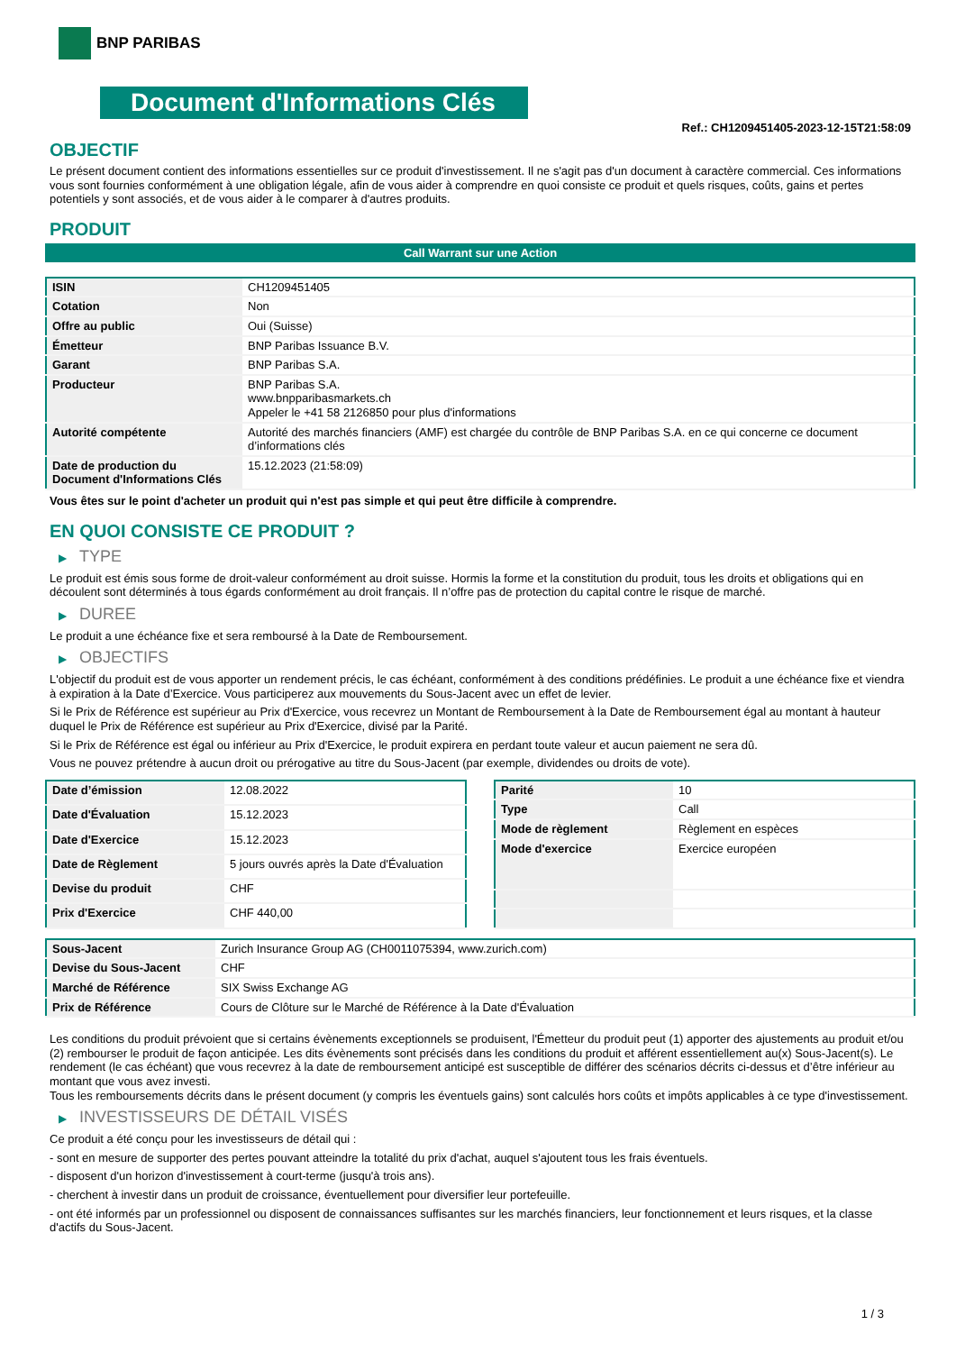BNP PARIBAS
Document d'Informations Clés
Ref.: CH1209451405-2023-12-15T21:58:09
OBJECTIF
Le présent document contient des informations essentielles sur ce produit d'investissement. Il ne s'agit pas d'un document à caractère commercial. Ces informations vous sont fournies conformément à une obligation légale, afin de vous aider à comprendre en quoi consiste ce produit et quels risques, coûts, gains et pertes potentiels y sont associés, et de vous aider à le comparer à d'autres produits.
PRODUIT
Call Warrant sur une Action
| ISIN | CH1209451405 |
| Cotation | Non |
| Offre au public | Oui (Suisse) |
| Émetteur | BNP Paribas Issuance B.V. |
| Garant | BNP Paribas S.A. |
| Producteur | BNP Paribas S.A. www.bnpparibasmarkets.ch Appeler le +41 58 2126850 pour plus d'informations |
| Autorité compétente | Autorité des marchés financiers (AMF) est chargée du contrôle de BNP Paribas S.A. en ce qui concerne ce document d’informations clés |
| Date de production du Document d'Informations Clés | 15.12.2023 (21:58:09) |
Vous êtes sur le point d'acheter un produit qui n'est pas simple et qui peut être difficile à comprendre.
EN QUOI CONSISTE CE PRODUIT ?
▶ TYPE
Le produit est émis sous forme de droit-valeur conformément au droit suisse. Hormis la forme et la constitution du produit, tous les droits et obligations qui en découlent sont déterminés à tous égards conformément au droit français. Il n’offre pas de protection du capital contre le risque de marché.
▶ DUREE
Le produit a une échéance fixe et sera remboursé à la Date de Remboursement.
▶ OBJECTIFS
L'objectif du produit est de vous apporter un rendement précis, le cas échéant, conformément à des conditions prédéfinies. Le produit a une échéance fixe et viendra à expiration à la Date d’Exercice. Vous participerez aux mouvements du Sous-Jacent avec un effet de levier.
Si le Prix de Référence est supérieur au Prix d'Exercice, vous recevrez un Montant de Remboursement à la Date de Remboursement égal au montant à hauteur duquel le Prix de Référence est supérieur au Prix d'Exercice, divisé par la Parité.
Si le Prix de Référence est égal ou inférieur au Prix d'Exercice, le produit expirera en perdant toute valeur et aucun paiement ne sera dû.
Vous ne pouvez prétendre à aucun droit ou prérogative au titre du Sous-Jacent (par exemple, dividendes ou droits de vote).
| Date d’émission | 12.08.2022 |
| Date d'Évaluation | 15.12.2023 |
| Date d'Exercice | 15.12.2023 |
| Date de Règlement | 5 jours ouvrés après la Date d'Évaluation |
| Devise du produit | CHF |
| Prix d'Exercice | CHF 440,00 |
| Parité | 10 |
| Type | Call |
| Mode de règlement | Règlement en espèces |
| Mode d'exercice | Exercice européen |
| Sous-Jacent | Zurich Insurance Group AG (CH0011075394, www.zurich.com) |
| Devise du Sous-Jacent | CHF |
| Marché de Référence | SIX Swiss Exchange AG |
| Prix de Référence | Cours de Clôture sur le Marché de Référence à la Date d'Évaluation |
Les conditions du produit prévoient que si certains évènements exceptionnels se produisent, l'Émetteur du produit peut (1) apporter des ajustements au produit et/ou (2) rembourser le produit de façon anticipée. Les dits évènements sont précisés dans les conditions du produit et afférent essentiellement au(x) Sous-Jacent(s). Le rendement (le cas échéant) que vous recevrez à la date de remboursement anticipé est susceptible de différer des scénarios décrits ci-dessus et d’être inférieur au montant que vous avez investi.
Tous les remboursements décrits dans le présent document (y compris les éventuels gains) sont calculés hors coûts et impôts applicables à ce type d'investissement.
▶ INVESTISSEURS DE DÉTAIL VISÉS
Ce produit a été conçu pour les investisseurs de détail qui :
- sont en mesure de supporter des pertes pouvant atteindre la totalité du prix d'achat, auquel s'ajoutent tous les frais éventuels.
- disposent d'un horizon d'investissement à court-terme (jusqu'à trois ans).
- cherchent à investir dans un produit de croissance, éventuellement pour diversifier leur portefeuille.
- ont été informés par un professionnel ou disposent de connaissances suffisantes sur les marchés financiers, leur fonctionnement et leurs risques, et la classe d'actifs du Sous-Jacent.
1 / 3